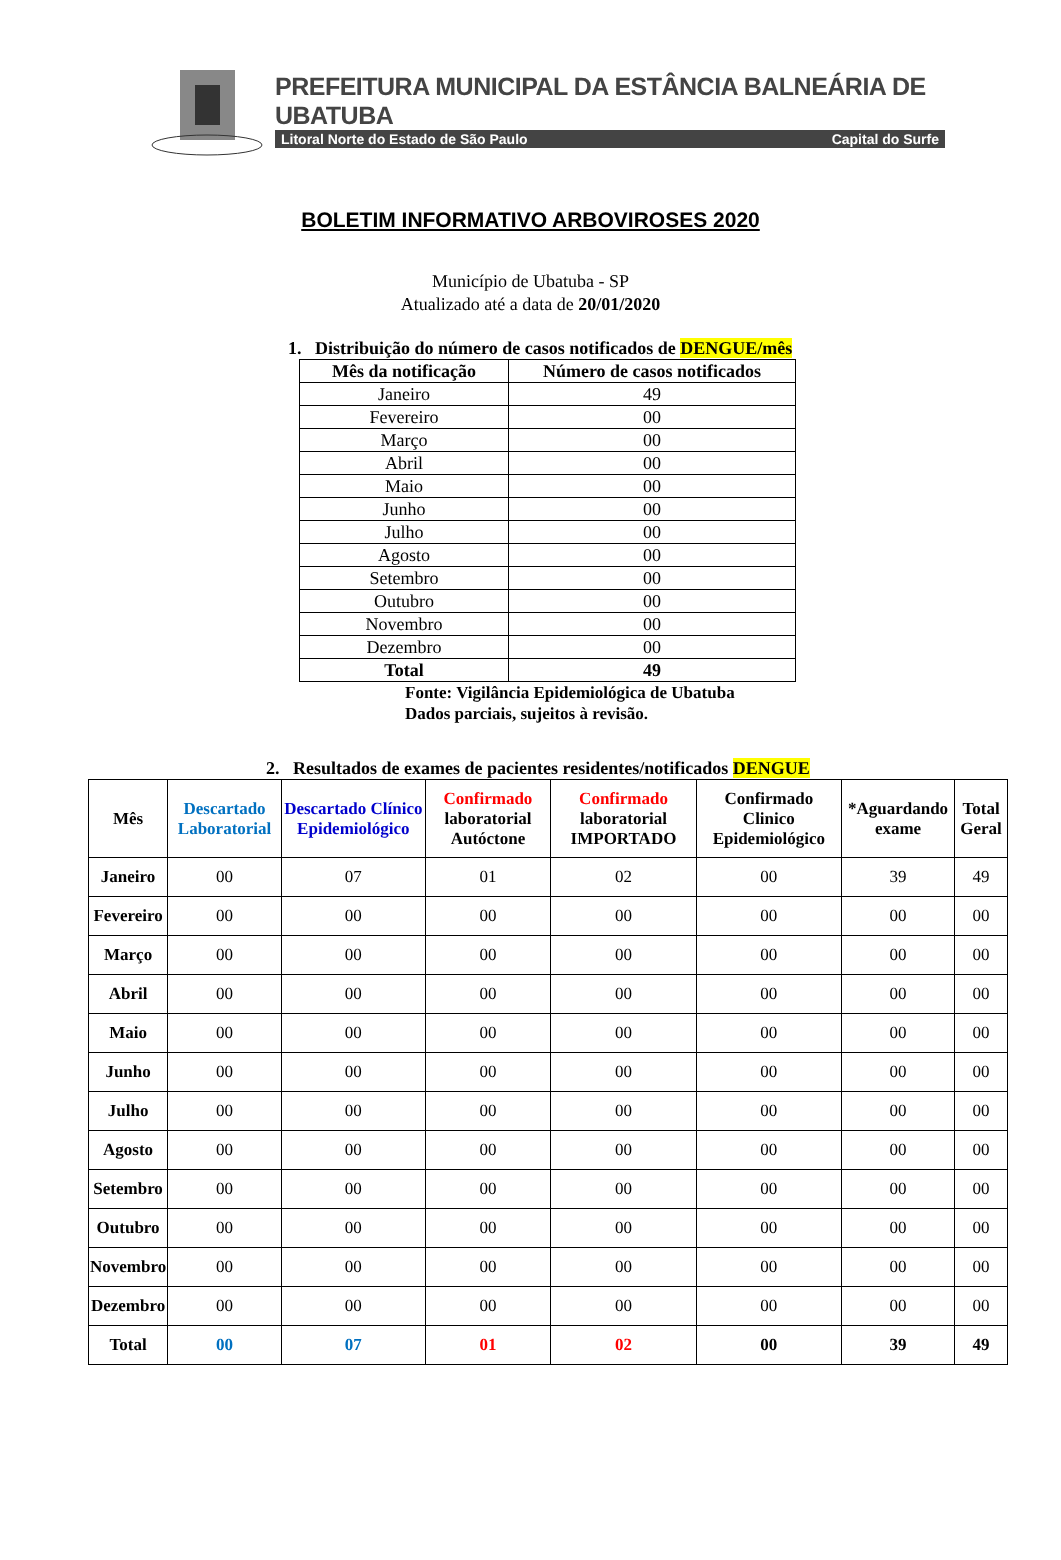PREFEITURA MUNICIPAL DA ESTÂNCIA BALNEÁRIA DE UBATUBA
Litoral Norte do Estado de São Paulo Capital do Surfe
BOLETIM INFORMATIVO ARBOVIROSES 2020
Município de Ubatuba - SP
Atualizado até a data de 20/01/2020
1. Distribuição do número de casos notificados de DENGUE/mês
| Mês da notificação | Número de casos notificados |
| --- | --- |
| Janeiro | 49 |
| Fevereiro | 00 |
| Março | 00 |
| Abril | 00 |
| Maio | 00 |
| Junho | 00 |
| Julho | 00 |
| Agosto | 00 |
| Setembro | 00 |
| Outubro | 00 |
| Novembro | 00 |
| Dezembro | 00 |
| Total | 49 |
Fonte: Vigilância Epidemiológica de Ubatuba
Dados parciais, sujeitos à revisão.
2. Resultados de exames de pacientes residentes/notificados DENGUE
| Mês | Descartado Laboratorial | Descartado Clínico Epidemiológico | Confirmado laboratorial Autóctone | Confirmado laboratorial IMPORTADO | Confirmado Clinico Epidemiológico | *Aguardando exame | Total Geral |
| --- | --- | --- | --- | --- | --- | --- | --- |
| Janeiro | 00 | 07 | 01 | 02 | 00 | 39 | 49 |
| Fevereiro | 00 | 00 | 00 | 00 | 00 | 00 | 00 |
| Março | 00 | 00 | 00 | 00 | 00 | 00 | 00 |
| Abril | 00 | 00 | 00 | 00 | 00 | 00 | 00 |
| Maio | 00 | 00 | 00 | 00 | 00 | 00 | 00 |
| Junho | 00 | 00 | 00 | 00 | 00 | 00 | 00 |
| Julho | 00 | 00 | 00 | 00 | 00 | 00 | 00 |
| Agosto | 00 | 00 | 00 | 00 | 00 | 00 | 00 |
| Setembro | 00 | 00 | 00 | 00 | 00 | 00 | 00 |
| Outubro | 00 | 00 | 00 | 00 | 00 | 00 | 00 |
| Novembro | 00 | 00 | 00 | 00 | 00 | 00 | 00 |
| Dezembro | 00 | 00 | 00 | 00 | 00 | 00 | 00 |
| Total | 00 | 07 | 01 | 02 | 00 | 39 | 49 |